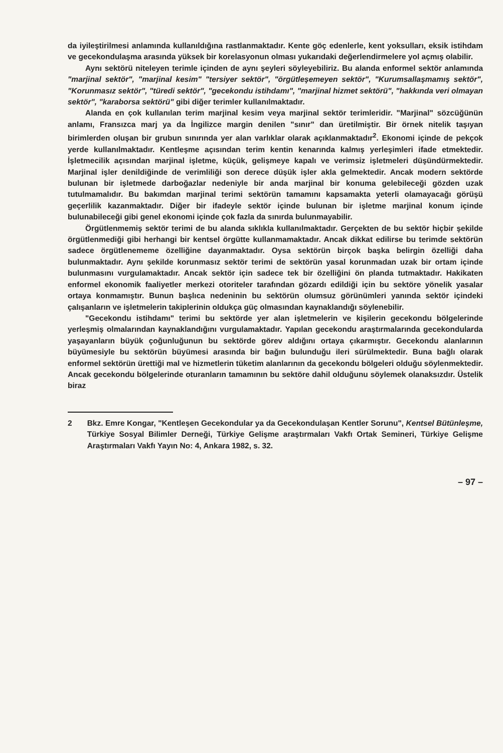da iyileştirilmesi anlamında kullanıldığına rastlanmaktadır. Kente göç edenlerle, kent yoksulları, eksik istihdam ve gecekondulaşma arasında yüksek bir korelasyonun olması yukarıdaki değerlendirmelere yol açmış olabilir.
Aynı sektörü niteleyen terimle içinden de aynı şeyleri söyleyebiliriz. Bu alanda enformel sektör anlamında "marjinal sektör", "marjinal kesim" "tersiyer sektör", "örgütleşemeyen sektör", "Kurumsallaşmamış sektör", "Korunmasız sektör", "türedi sektör", "gecekondu istihdamı", "marjinal hizmet sektörü", "hakkında veri olmayan sektör", "karaborsa sektörü" gibi diğer terimler kullanılmaktadır.
Alanda en çok kullanılan terim marjinal kesim veya marjinal sektör terimleridir. "Marjinal" sözcüğünün anlamı, Fransızca marj ya da İngilizce margin denilen "sınır" dan üretilmiştir. Bir örnek nitelik taşıyan birimlerden oluşan bir grubun sınırında yer alan varlıklar olarak açıklanmaktadır<sup>2</sup>. Ekonomi içinde de pekçok yerde kullanılmaktadır. Kentleşme açısından terim kentin kenarında kalmış yerleşimleri ifade etmektedir. İşletmecilik açısından marjinal işletme, küçük, gelişmeye kapalı ve verimsiz işletmeleri düşündürmektedir. Marjinal işler denildiğinde de verimliliği son derece düşük işler akla gelmektedir. Ancak modern sektörde bulunan bir işletmede darboğazlar nedeniyle bir anda marjinal bir konuma gelebileceği gözden uzak tutulmamalıdır. Bu bakımdan marjinal terimi sektörün tamamını kapsamakta yeterli olamayacağı görüşü geçerlilik kazanmaktadır. Diğer bir ifadeyle sektör içinde bulunan bir işletme marjinal konum içinde bulunabileceği gibi genel ekonomi içinde çok fazla da sınırda bulunmayabilir.
Örgütlenmemiş sektör terimi de bu alanda sıklıkla kullanılmaktadır. Gerçekten de bu sektör hiçbir şekilde örgütlenmediği gibi herhangi bir kentsel örgütte kullanmamaktadır. Ancak dikkat edilirse bu terimde sektörün sadece örgütlenememe özelliğine dayanmaktadır. Oysa sektörün birçok başka belirgin özelliği daha bulunmaktadır. Aynı şekilde korunmasız sektör terimi de sektörün yasal korunmadan uzak bir ortam içinde bulunmasını vurgulamaktadır. Ancak sektör için sadece tek bir özelliğini ön planda tutmaktadır. Hakikaten enformel ekonomik faaliyetler merkezi otoriteler tarafından gözardı edildiği için bu sektöre yönelik yasalar ortaya konmamıştır. Bunun başlıca nedeninin bu sektörün olumsuz görünümleri yanında sektör içindeki çalışanların ve işletmelerin takiplerinin oldukça güç olmasından kaynaklandığı söylenebilir.
"Gecekondu istihdamı" terimi bu sektörde yer alan işletmelerin ve kişilerin gecekondu bölgelerinde yerleşmiş olmalarından kaynaklandığını vurgulamaktadır. Yapılan gecekondu araştırmalarında gecekondularda yaşayanların büyük çoğunluğunun bu sektörde görev aldığını ortaya çıkarmıştır. Gecekondu alanlarının büyümesiyle bu sektörün büyümesi arasında bir bağın bulunduğu ileri sürülmektedir. Buna bağlı olarak enformel sektörün ürettiği mal ve hizmetlerin tüketim alanlarının da gecekondu bölgeleri olduğu söylenmektedir. Ancak gecekondu bölgelerinde oturanların tamamının bu sektöre dahil olduğunu söylemek olanaksızdır. Üstelik biraz
2 Bkz. Emre Kongar, "Kentleşen Gecekondular ya da Gecekondulaşan Kentler Sorunu", Kentsel Bütünleşme, Türkiye Sosyal Bilimler Derneği, Türkiye Gelişme araştırmaları Vakfı Ortak Semineri, Türkiye Gelişme Araştırmaları Vakfı Yayın No: 4, Ankara 1982, s. 32.
– 97 –